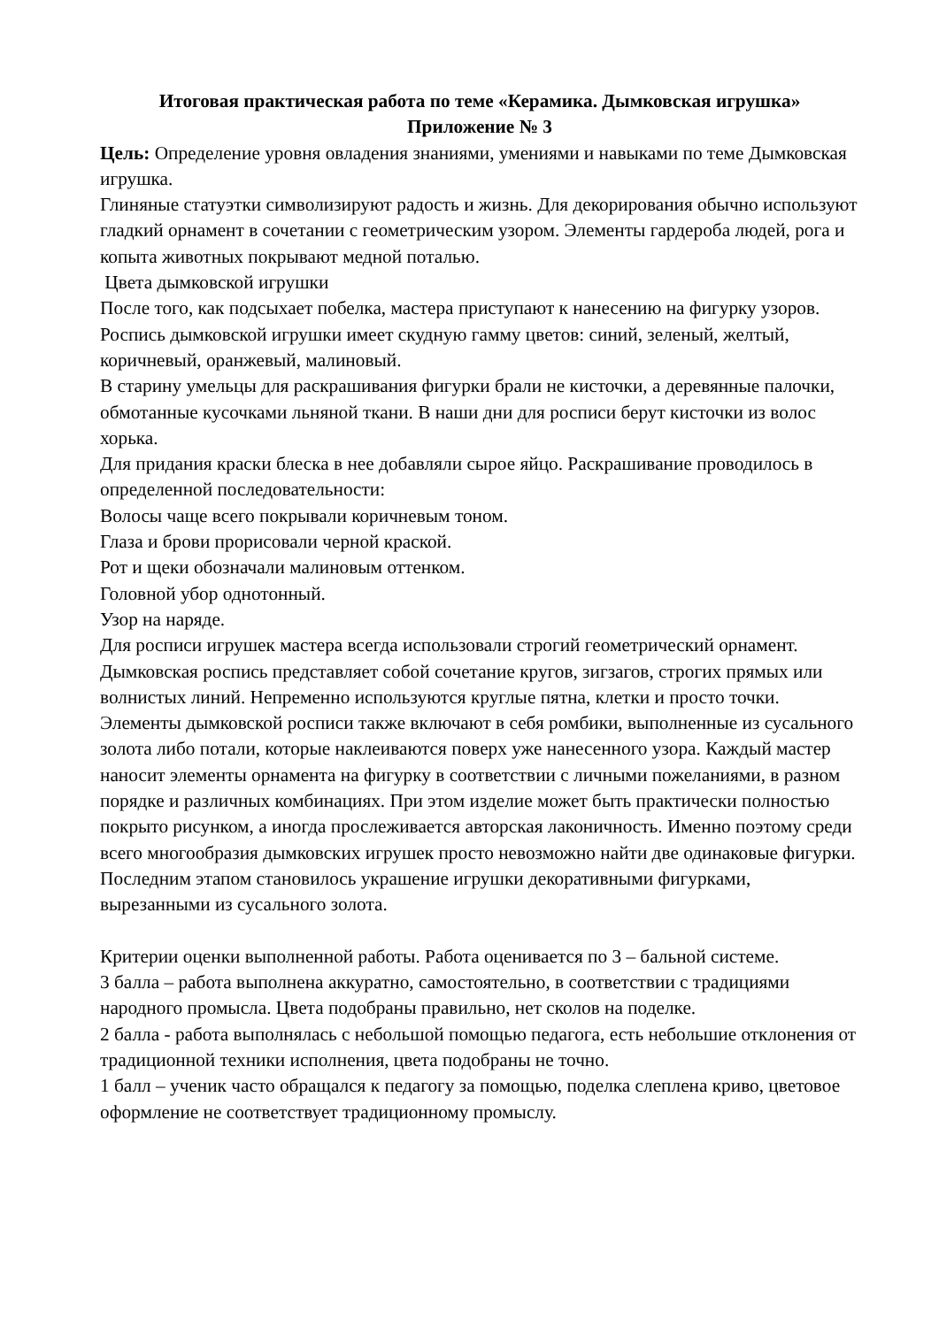Итоговая практическая работа по теме «Керамика. Дымковская игрушка»
Приложение № 3
Цель: Определение уровня овладения знаниями, умениями и навыками по теме Дымковская игрушка.
Глиняные статуэтки символизируют радость и жизнь. Для декорирования обычно используют гладкий орнамент в сочетании с геометрическим узором. Элементы гардероба людей, рога и копыта животных покрывают медной поталью.
Цвета дымковской игрушки
После того, как подсыхает побелка, мастера приступают к нанесению на фигурку узоров. Роспись дымковской игрушки имеет скудную гамму цветов: синий, зеленый, желтый, коричневый, оранжевый, малиновый.
В старину умельцы для раскрашивания фигурки брали не кисточки, а деревянные палочки, обмотанные кусочками льняной ткани. В наши дни для росписи берут кисточки из волос хорька.
Для придания краски блеска в нее добавляли сырое яйцо. Раскрашивание проводилось в определенной последовательности:
Волосы чаще всего покрывали коричневым тоном.
Глаза и брови прорисовали черной краской.
Рот и щеки обозначали малиновым оттенком.
Головной убор однотонный.
Узор на наряде.
Для росписи игрушек мастера всегда использовали строгий геометрический орнамент. Дымковская роспись представляет собой сочетание кругов, зигзагов, строгих прямых или волнистых линий. Непременно используются круглые пятна, клетки и просто точки. Элементы дымковской росписи также включают в себя ромбики, выполненные из сусального золота либо потали, которые наклеиваются поверх уже нанесенного узора. Каждый мастер наносит элементы орнамента на фигурку в соответствии с личными пожеланиями, в разном порядке и различных комбинациях. При этом изделие может быть практически полностью покрыто рисунком, а иногда прослеживается авторская лаконичность. Именно поэтому среди всего многообразия дымковских игрушек просто невозможно найти две одинаковые фигурки.
Последним этапом становилось украшение игрушки декоративными фигурками, вырезанными из сусального золота.
Критерии оценки выполненной работы. Работа оценивается по 3 – бальной системе.
3 балла – работа выполнена аккуратно, самостоятельно, в соответствии с традициями народного промысла. Цвета подобраны правильно, нет сколов на поделке.
2 балла - работа выполнялась с небольшой помощью педагога, есть небольшие отклонения от традиционной техники исполнения, цвета подобраны не точно.
1 балл – ученик часто обращался к педагогу за помощью, поделка слеплена криво, цветовое оформление не соответствует традиционному промыслу.